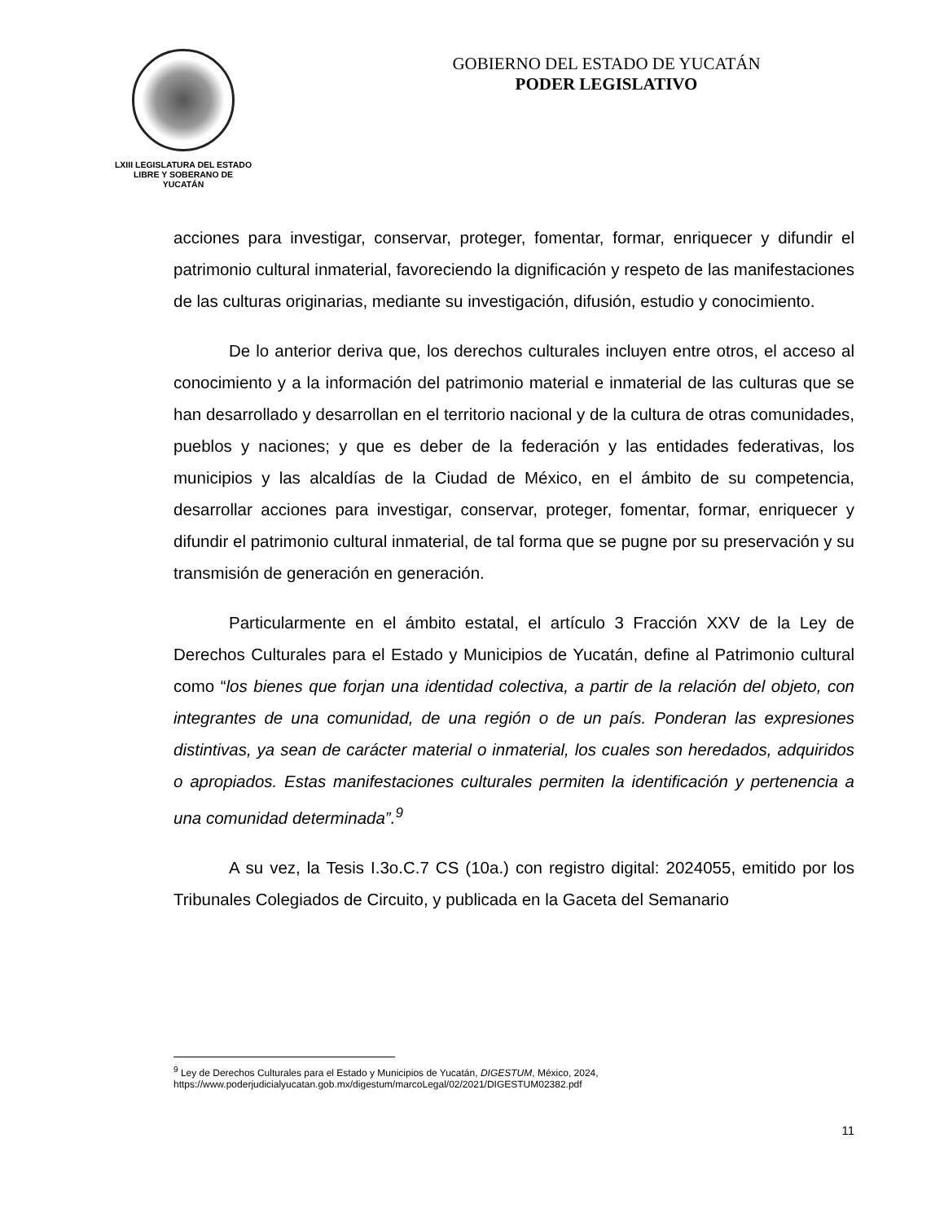LXIII LEGISLATURA DEL ESTADO
LIBRE Y SOBERANO DE
YUCATÁN
GOBIERNO DEL ESTADO DE YUCATÁN
PODER LEGISLATIVO
acciones para investigar, conservar, proteger, fomentar, formar, enriquecer y difundir el patrimonio cultural inmaterial, favoreciendo la dignificación y respeto de las manifestaciones de las culturas originarias, mediante su investigación, difusión, estudio y conocimiento.
De lo anterior deriva que, los derechos culturales incluyen entre otros, el acceso al conocimiento y a la información del patrimonio material e inmaterial de las culturas que se han desarrollado y desarrollan en el territorio nacional y de la cultura de otras comunidades, pueblos y naciones; y que es deber de la federación y las entidades federativas, los municipios y las alcaldías de la Ciudad de México, en el ámbito de su competencia, desarrollar acciones para investigar, conservar, proteger, fomentar, formar, enriquecer y difundir el patrimonio cultural inmaterial, de tal forma que se pugne por su preservación y su transmisión de generación en generación.
Particularmente en el ámbito estatal, el artículo 3 Fracción XXV de la Ley de Derechos Culturales para el Estado y Municipios de Yucatán, define al Patrimonio cultural como “los bienes que forjan una identidad colectiva, a partir de la relación del objeto, con integrantes de una comunidad, de una región o de un país. Ponderan las expresiones distintivas, ya sean de carácter material o inmaterial, los cuales son heredados, adquiridos o apropiados. Estas manifestaciones culturales permiten la identificación y pertenencia a una comunidad determinada”.<sup>9</sup>
A su vez, la Tesis I.3o.C.7 CS (10a.) con registro digital: 2024055, emitido por los Tribunales Colegiados de Circuito, y publicada en la Gaceta del Semanario
<sup>9</sup> Ley de Derechos Culturales para el Estado y Municipios de Yucatán, DIGESTUM, México, 2024, https://www.poderjudicialyucatan.gob.mx/digestum/marcoLegal/02/2021/DIGESTUM02382.pdf
11